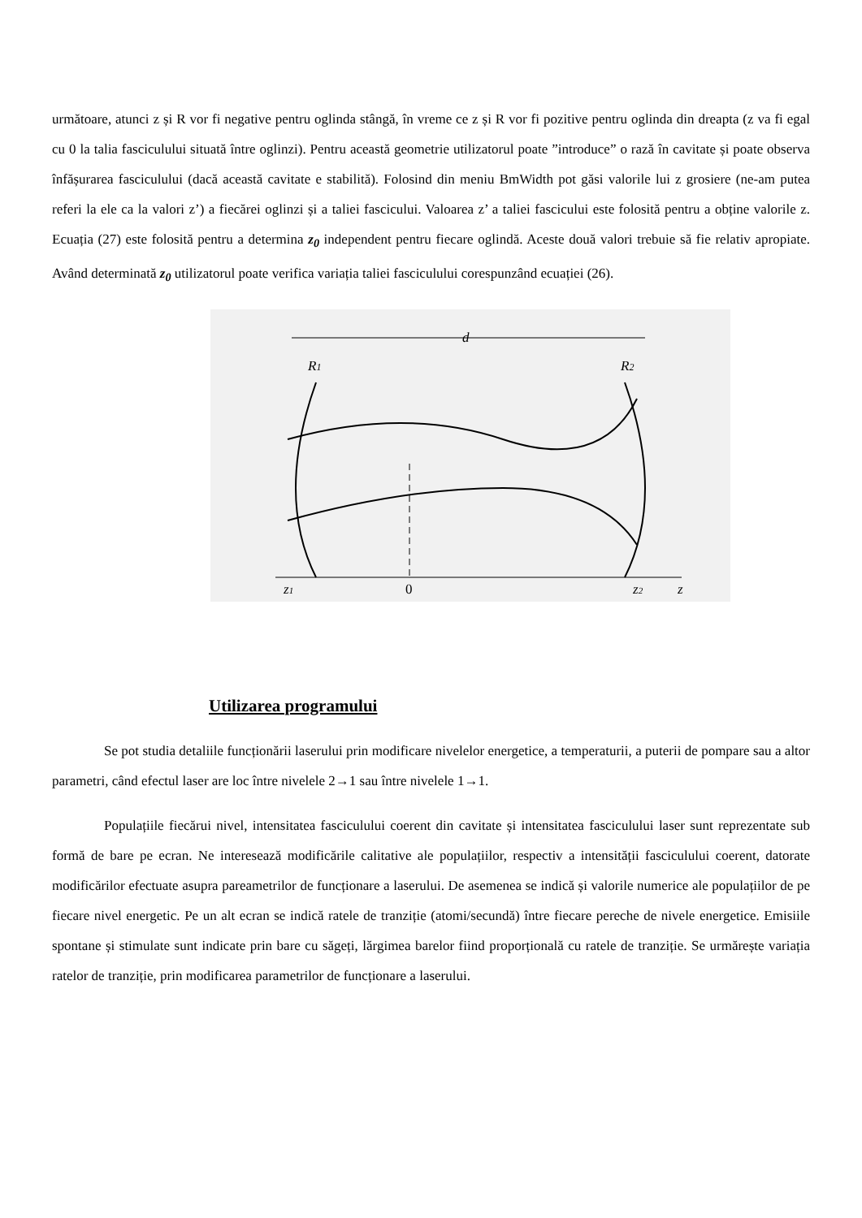următoare, atunci z și R vor fi negative pentru oglinda stângă, în vreme ce z și R vor fi pozitive pentru oglinda din dreapta (z va fi egal cu 0 la talia fasciculului situată între oglinzi). Pentru această geometrie utilizatorul poate ”introduce” o rază în cavitate și poate observa înfășurarea fasciculului (dacă această cavitate e stabilită). Folosind din meniu BmWidth pot găsi valorile lui z grosiere (ne-am putea referi la ele ca la valori z’) a fiecărei oglinzi și a taliei fascicului. Valoarea z’ a taliei fascicului este folosită pentru a obține valorile z. Ecuația (27) este folosită pentru a determina z<sub>0</sub> independent pentru fiecare oglindă. Aceste două valori trebuie să fie relativ apropiate. Având determinată z<sub>0</sub> utilizatorul poate verifica variația taliei fasciculului corespunzând ecuației (26).
d
R1
R2
z1
0
z2
z
Utilizarea programului
Se pot studia detaliile funcționării laserului prin modificare nivelelor energetice, a temperaturii, a puterii de pompare sau a altor parametri, când efectul laser are loc între nivelele 2→1 sau între nivelele 1→1.
Populațiile fiecărui nivel, intensitatea fasciculului coerent din cavitate și intensitatea fasciculului laser sunt reprezentate sub formă de bare pe ecran. Ne interesează modificările calitative ale populațiilor, respectiv a intensității fasciculului coerent, datorate modificărilor efectuate asupra pareametrilor de funcționare a laserului. De asemenea se indică și valorile numerice ale populațiilor de pe fiecare nivel energetic. Pe un alt ecran se indică ratele de tranziție (atomi/secundă) între fiecare pereche de nivele energetice. Emisiile spontane și stimulate sunt indicate prin bare cu săgeți, lărgimea barelor fiind proporțională cu ratele de tranziție. Se urmărește variația ratelor de tranziție, prin modificarea parametrilor de funcționare a laserului.